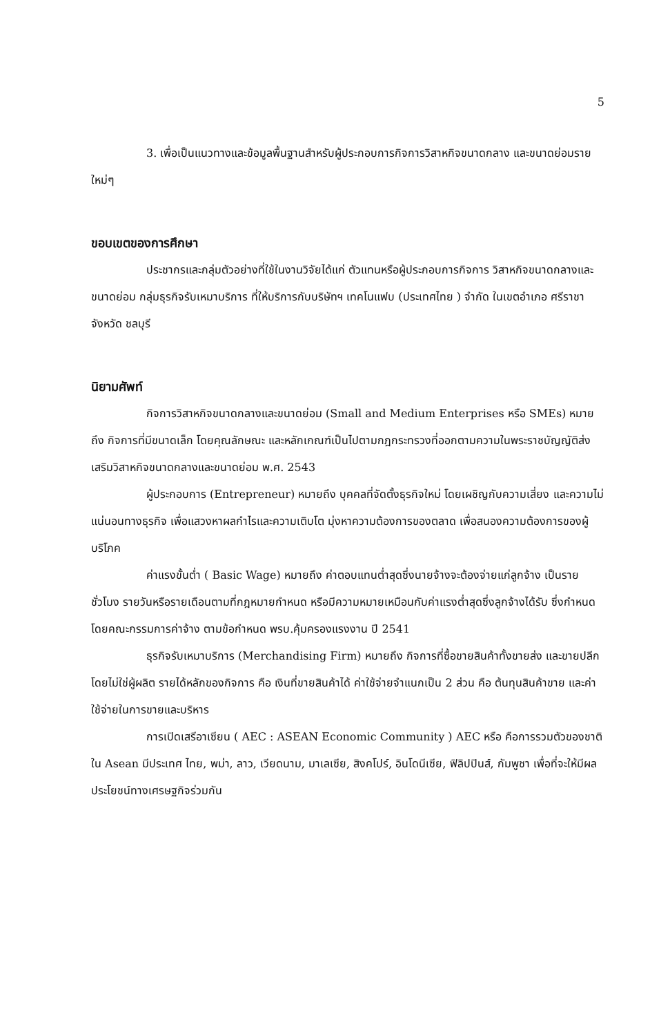5
3. เพื่อเป็นแนวทางและข้อมูลพื้นฐานสำหรับผู้ประกอบการกิจการวิสาหกิจขนาดกลาง และขนาดย่อมรายใหม่ๆ
ขอบเขตของการศึกษา
ประชากรและกลุ่มตัวอย่างที่ใช้ในงานวิจัยได้แก่ ตัวแทนหรือผู้ประกอบการกิจการ วิสาหกิจขนาดกลางและขนาดย่อม กลุ่มธุรกิจรับเหมาบริการ ที่ให้บริการกับบริษัทฯ เทคโนแฟบ (ประเทศไทย ) จำกัด ในเขตอำเภอ ศรีราชา จังหวัด ชลบุรี
นิยามศัพท์
กิจการวิสาหกิจขนาดกลางและขนาดย่อม (Small and Medium Enterprises หรือ SMEs) หมายถึง กิจการที่มีขนาดเล็ก โดยคุณลักษณะ และหลักเกณฑ์เป็นไปตามกฎกระทรวงที่ออกตามความในพระราชบัญญัติส่งเสริมวิสาหกิจขนาดกลางและขนาดย่อม พ.ศ. 2543
ผู้ประกอบการ (Entrepreneur) หมายถึง บุคคลที่จัดตั้งธุรกิจใหม่ โดยเผชิญกับความเสี่ยง และความไม่แน่นอนทางธุรกิจ เพื่อแสวงหาผลกำไรและความเติบโต มุ่งหาความต้องการของตลาด เพื่อสนองความต้องการของผู้บริโภค
ค่าแรงขั้นต่ำ ( Basic Wage) หมายถึง ค่าตอบแทนต่ำสุดซึ่งนายจ้างจะต้องจ่ายแก่ลูกจ้าง เป็นรายชั่วโมง รายวันหรือรายเดือนตามที่กฎหมายกำหนด หรือมีความหมายเหมือนกับค่าแรงต่ำสุดซึ่งลูกจ้างได้รับ ซึ่งกำหนดโดยคณะกรรมการค่าจ้าง ตามข้อกำหนด พรบ.คุ้มครองแรงงาน ปี 2541
ธุรกิจรับเหมาบริการ (Merchandising Firm) หมายถึง กิจการที่ซื้อขายสินค้าทั้งขายส่ง และขายปลีกโดยไม่ใช่ผู้ผลิต รายได้หลักของกิจการ คือ เงินที่ขายสินค้าได้ ค่าใช้จ่ายจำแนกเป็น 2 ส่วน คือ ต้นทุนสินค้าขาย และค่าใช้จ่ายในการขายและบริหาร
การเปิดเสรีอาเซียน ( AEC : ASEAN Economic Community ) AEC หรือ คือการรวมตัวของชาติใน Asean มีประเทศ ไทย, พม่า, ลาว, เวียดนาม, มาเลเซีย, สิงคโปร์, อินโดนีเซีย, ฟิลิปปินส์, กัมพูชา เพื่อที่จะให้มีผลประโยชน์ทางเศรษฐกิจร่วมกัน